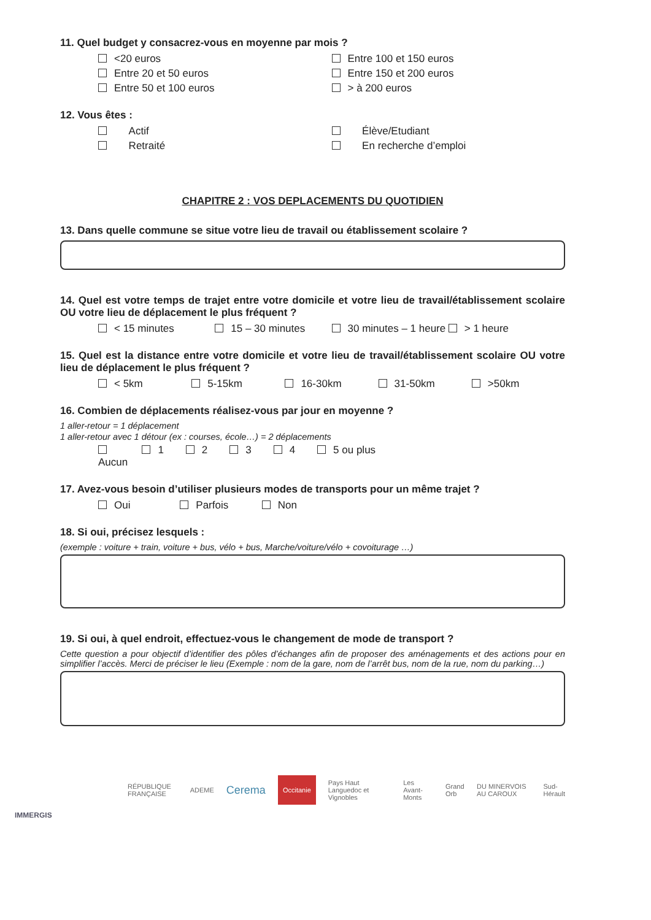11. Quel budget y consacrez-vous en moyenne par mois ?
<20 euros Entre 100 et 150 euros
Entre 20 et 50 euros Entre 150 et 200 euros
Entre 50 et 100 euros > à 200 euros
12. Vous êtes :
Actif Élève/Etudiant
Retraité En recherche d’emploi
CHAPITRE 2 : VOS DEPLACEMENTS DU QUOTIDIEN
13. Dans quelle commune se situe votre lieu de travail ou établissement scolaire ?
14. Quel est votre temps de trajet entre votre domicile et votre lieu de travail/établissement scolaire OU votre lieu de déplacement le plus fréquent ?
< 15 minutes 15 – 30 minutes 30 minutes – 1 heure > 1 heure
15. Quel est la distance entre votre domicile et votre lieu de travail/établissement scolaire OU votre lieu de déplacement le plus fréquent ?
< 5km 5-15km 16-30km 31-50km >50km
16. Combien de déplacements réalisez-vous par jour en moyenne ?
1 aller-retour = 1 déplacement
1 aller-retour avec 1 détour (ex : courses, école…) = 2 déplacements
Aucun 1 2 3 4 5 ou plus
17. Avez-vous besoin d’utiliser plusieurs modes de transports pour un même trajet ?
Oui Parfois Non
18. Si oui, précisez lesquels :
(exemple : voiture + train, voiture + bus, vélo + bus, Marche/voiture/vélo + covoiturage …)
19. Si oui, à quel endroit, effectuez-vous le changement de mode de transport ?
Cette question a pour objectif d’identifier des pôles d’échanges afin de proposer des aménagements et des actions pour en simplifier l’accès. Merci de préciser le lieu (Exemple : nom de la gare, nom de l’arrêt bus, nom de la rue, nom du parking…)
RÉPUBLIQUE FRANÇAISE ADEME Cerema Occitanie Pays Haut Languedoc et Vignobles Les Avant-Monts Grand Orb DU MINERVOIS AU CAROUX Sud-Hérault
IMMERGIS